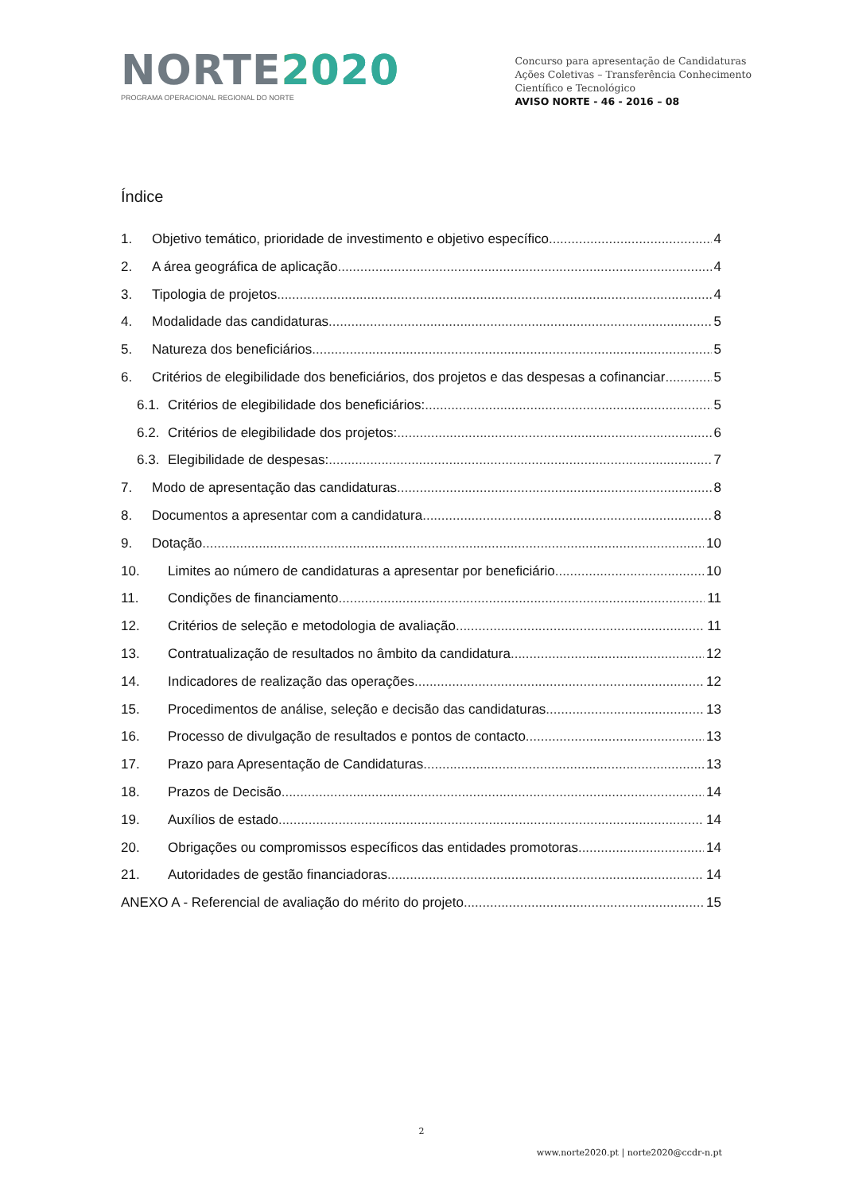NORTE 2020
PROGRAMA OPERACIONAL REGIONAL DO NORTE
Concurso para apresentação de Candidaturas
Ações Coletivas – Transferência Conhecimento
Científico e Tecnológico
AVISO NORTE - 46 - 2016 – 08
Índice
1. Objetivo temático, prioridade de investimento e objetivo específico 4
2. A área geográfica de aplicação 4
3. Tipologia de projetos 4
4. Modalidade das candidaturas 5
5. Natureza dos beneficiários 5
6. Critérios de elegibilidade dos beneficiários, dos projetos e das despesas a cofinanciar 5
6.1. Critérios de elegibilidade dos beneficiários: 5
6.2. Critérios de elegibilidade dos projetos: 6
6.3. Elegibilidade de despesas: 7
7. Modo de apresentação das candidaturas 8
8. Documentos a apresentar com a candidatura 8
9. Dotação 10
10. Limites ao número de candidaturas a apresentar por beneficiário 10
11. Condições de financiamento 11
12. Critérios de seleção e metodologia de avaliação 11
13. Contratualização de resultados no âmbito da candidatura 12
14. Indicadores de realização das operações 12
15. Procedimentos de análise, seleção e decisão das candidaturas 13
16. Processo de divulgação de resultados e pontos de contacto 13
17. Prazo para Apresentação de Candidaturas 13
18. Prazos de Decisão 14
19. Auxílios de estado 14
20. Obrigações ou compromissos específicos das entidades promotoras 14
21. Autoridades de gestão financiadoras 14
ANEXO A - Referencial de avaliação do mérito do projeto 15
2
www.norte2020.pt | norte2020@ccdr-n.pt